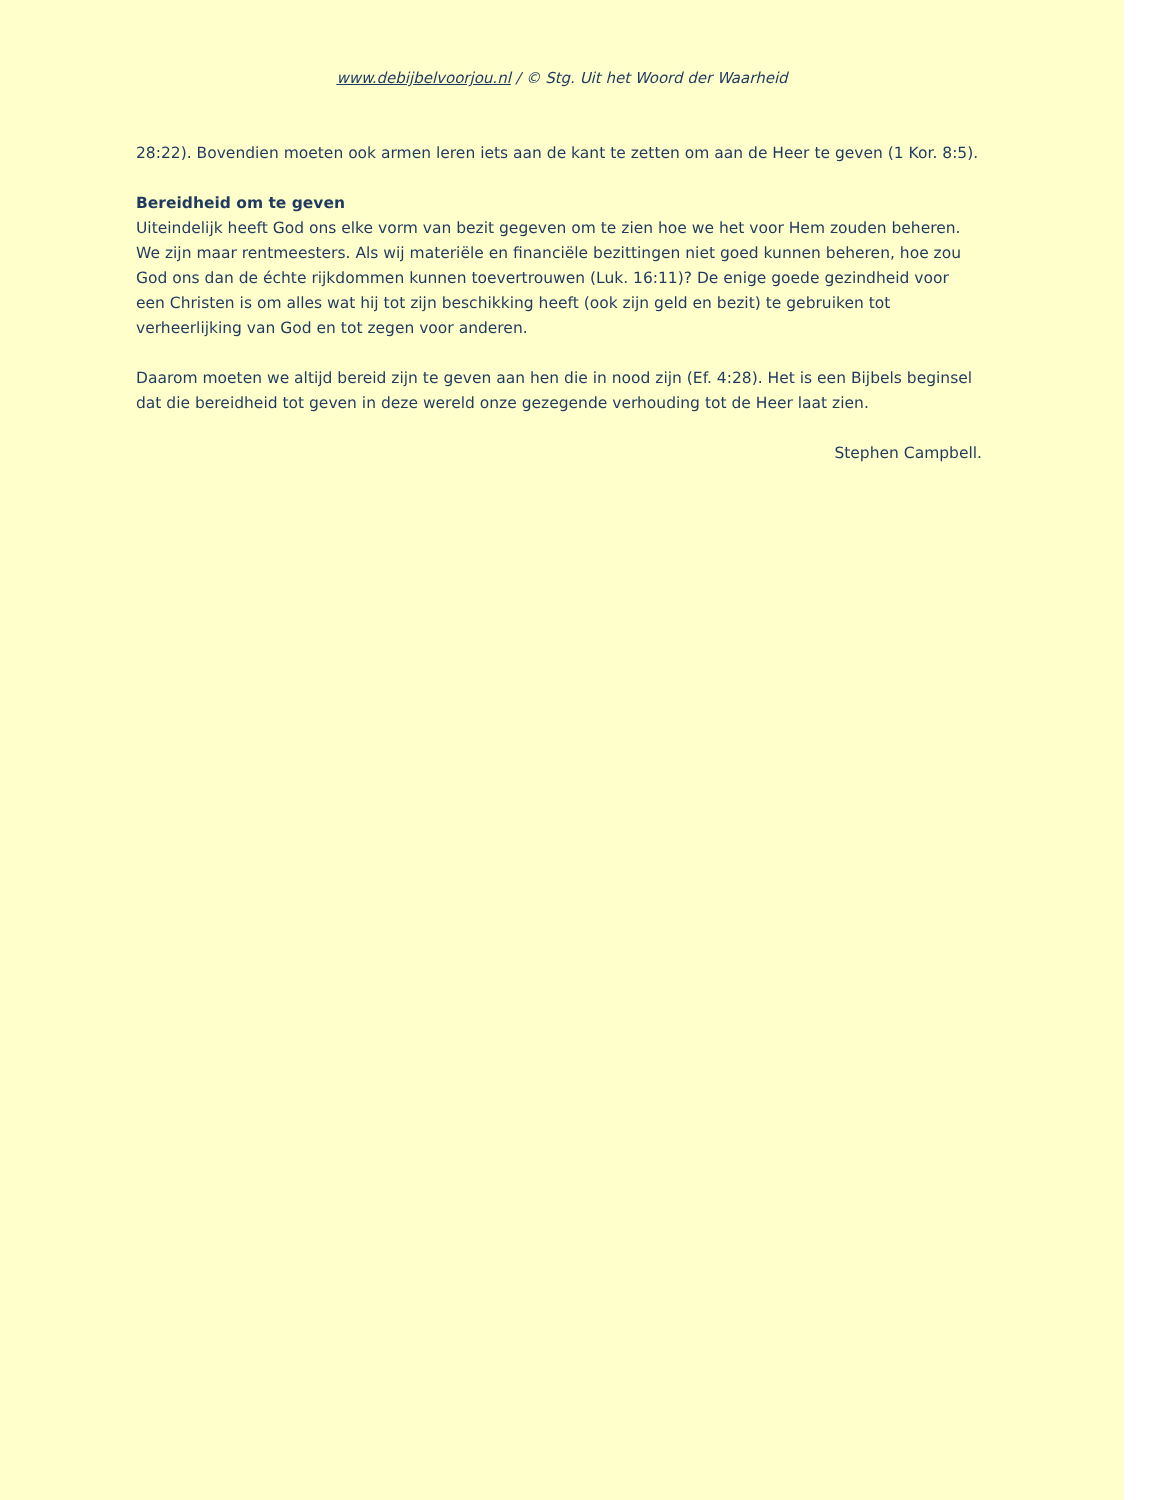www.debijbelvoorjou.nl / © Stg. Uit het Woord der Waarheid
28:22). Bovendien moeten ook armen leren iets aan de kant te zetten om aan de Heer te geven (1 Kor. 8:5).
Bereidheid om te geven
Uiteindelijk heeft God ons elke vorm van bezit gegeven om te zien hoe we het voor Hem zouden beheren. We zijn maar rentmeesters. Als wij materiële en financiële bezittingen niet goed kunnen beheren, hoe zou God ons dan de échte rijkdommen kunnen toevertrouwen (Luk. 16:11)? De enige goede gezindheid voor een Christen is om alles wat hij tot zijn beschikking heeft (ook zijn geld en bezit) te gebruiken tot verheerlijking van God en tot zegen voor anderen.
Daarom moeten we altijd bereid zijn te geven aan hen die in nood zijn (Ef. 4:28). Het is een Bijbels beginsel dat die bereidheid tot geven in deze wereld onze gezegende verhouding tot de Heer laat zien.
Stephen Campbell.